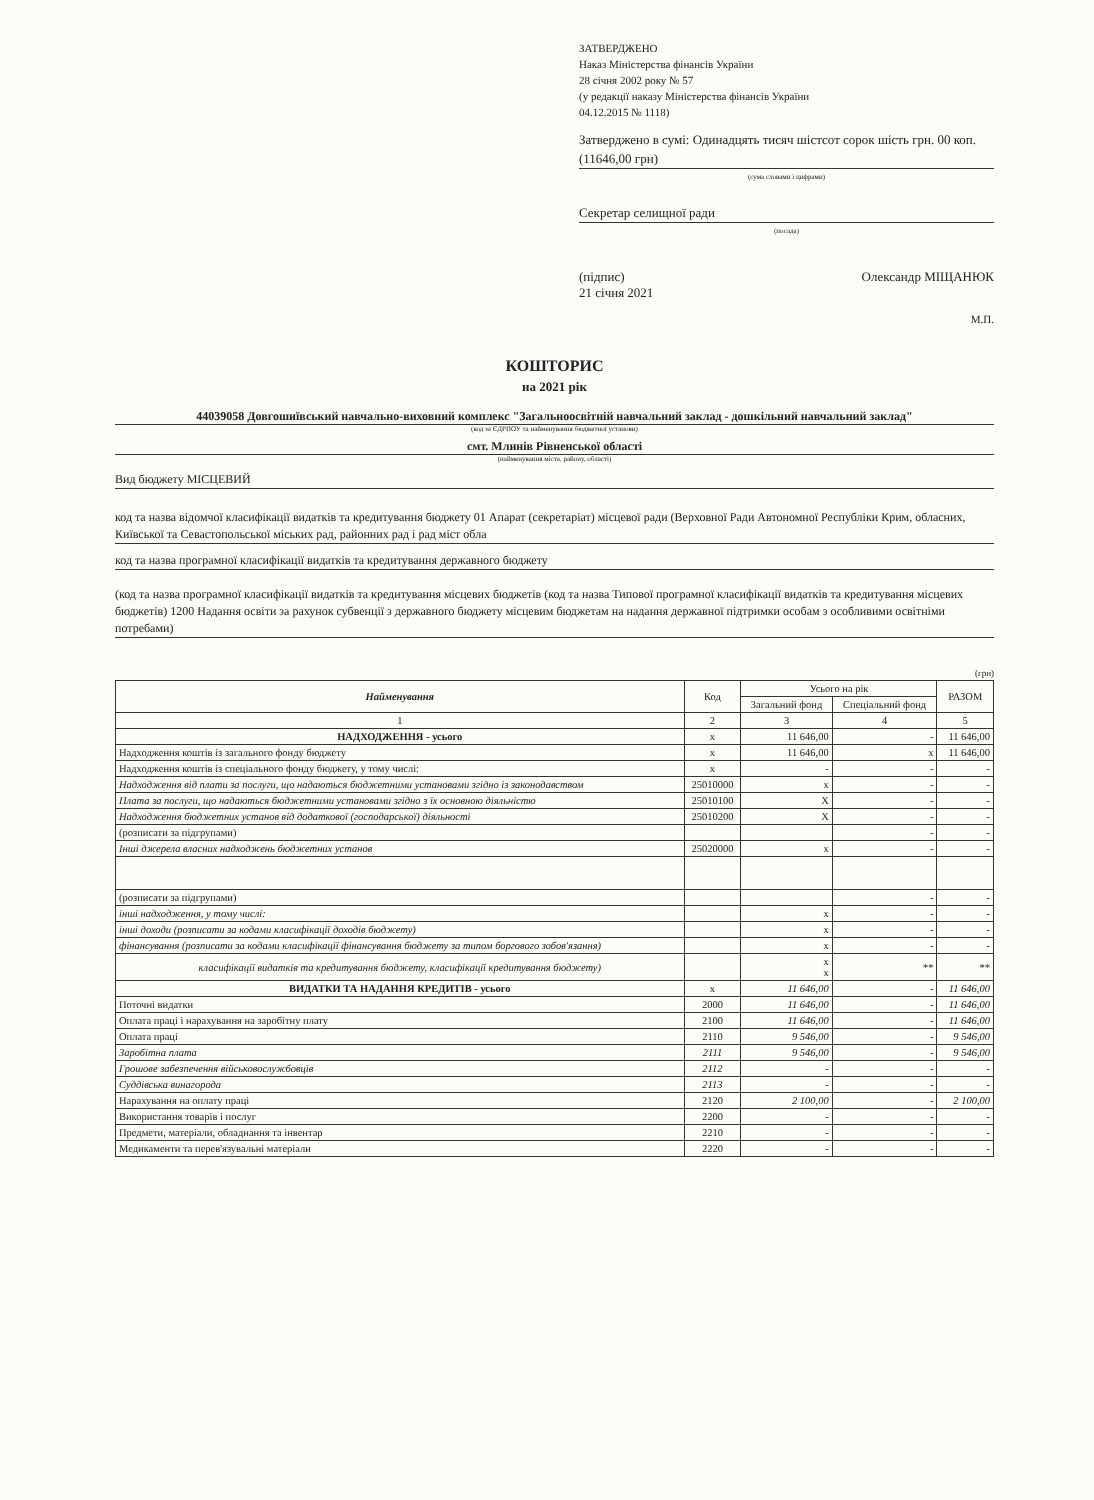ЗАТВЕРДЖЕНО
Наказ Міністерства фінансів України
28 січня 2002 року № 57
(у редакції наказу Міністерства фінансів України
04.12.2015 № 1118)
Затверджено в сумі: Одинадцять тисяч шістсот сорок шість грн. 00 коп. (11646,00 грн)
(сума словами і цифрами)
Секретар селищної ради
(посада)
(підпис)
21 січня 2021 Олександр МІЩАНЮК
М.П.
КОШТОРИС
на 2021 рік
44039058 Довгошиївський навчально-виховний комплекс "Загальноосвітній навчальний заклад - дошкільний навчальний заклад"
(код за ЄДРПОУ та найменування бюджетної установи)
смт. Млинів Рівненської області
(найменування міста, району, області)
Вид бюджету МІСЦЕВИЙ
код та назва відомчої класифікації видатків та кредитування бюджету 01 Апарат (секретаріат) місцевої ради (Верховної Ради Автономної Республіки Крим, обласних, Київської та Севастопольської міських рад, районних рад і рад міст обла
код та назва програмної класифікації видатків та кредитування державного бюджету
(код та назва програмної класифікації видатків та кредитування місцевих бюджетів (код та назва Типової програмної класифікації видатків та кредитування місцевих бюджетів) 1200 Надання освіти за рахунок субвенції з державного бюджету місцевим бюджетам на надання державної підтримки особам з особливими освітніми потребами)
(грн)
| Найменування | Код | Усього на рік | | РАЗОМ |
| --- | --- | --- | --- | --- |
| | | Загальний фонд | Спеціальний фонд | |
| 1 | 2 | 3 | 4 | 5 |
| НАДХОДЖЕННЯ - усього | х | 11 646,00 | - | 11 646,00 |
| Надходження коштів із загального фонду бюджету | х | 11 646,00 | х | 11 646,00 |
| Надходження коштів із спеціального фонду бюджету, у тому числі: | х | - | - | - |
| Надходження від плати за послуги, що надаються бюджетними установами згідно із законодавством | 25010000 | х | - | - |
| Плата за послуги, що надаються бюджетними установами згідно з їх основною діяльністю | 25010100 | Х | - | - |
| Надходження бюджетних установ від додаткової (господарської) діяльності | 25010200 | Х | - | - |
| (розписати за підгрупами) | | | - | - |
| Інші джерела власних надходжень бюджетних установ | 25020000 | х | - | - |
| (розписати за підгрупами) | | | - | - |
| інші надходження, у тому числі: | | х | - | - |
| інші доходи (розписати за кодами класифікації доходів бюджету) | | х | - | - |
| фінансування (розписати за кодами класифікації фінансування бюджету за типом боргового зобов'язання) | | х | - | - |
| класифікації видатків та кредитування бюджету, класифікації кредитування бюджету) | | х х | ** | ** |
| ВИДАТКИ ТА НАДАННЯ КРЕДИТІВ - усього | х | 11 646,00 | - | 11 646,00 |
| Поточні видатки | 2000 | 11 646,00 | - | 11 646,00 |
| Оплата праці і нарахування на заробітну плату | 2100 | 11 646,00 | - | 11 646,00 |
| Оплата праці | 2110 | 9 546,00 | - | 9 546,00 |
| Заробітна плата | 2111 | 9 546,00 | - | 9 546,00 |
| Грошове забезпечення військовослужбовців | 2112 | - | - | - |
| Суддівська винагорода | 2113 | - | - | - |
| Нарахування на оплату праці | 2120 | 2 100,00 | - | 2 100,00 |
| Використання товарів і послуг | 2200 | - | - | - |
| Предмети, матеріали, обладнання та інвентар | 2210 | - | - | - |
| Медикаменти та перев'язувальні матеріали | 2220 | - | - | - |